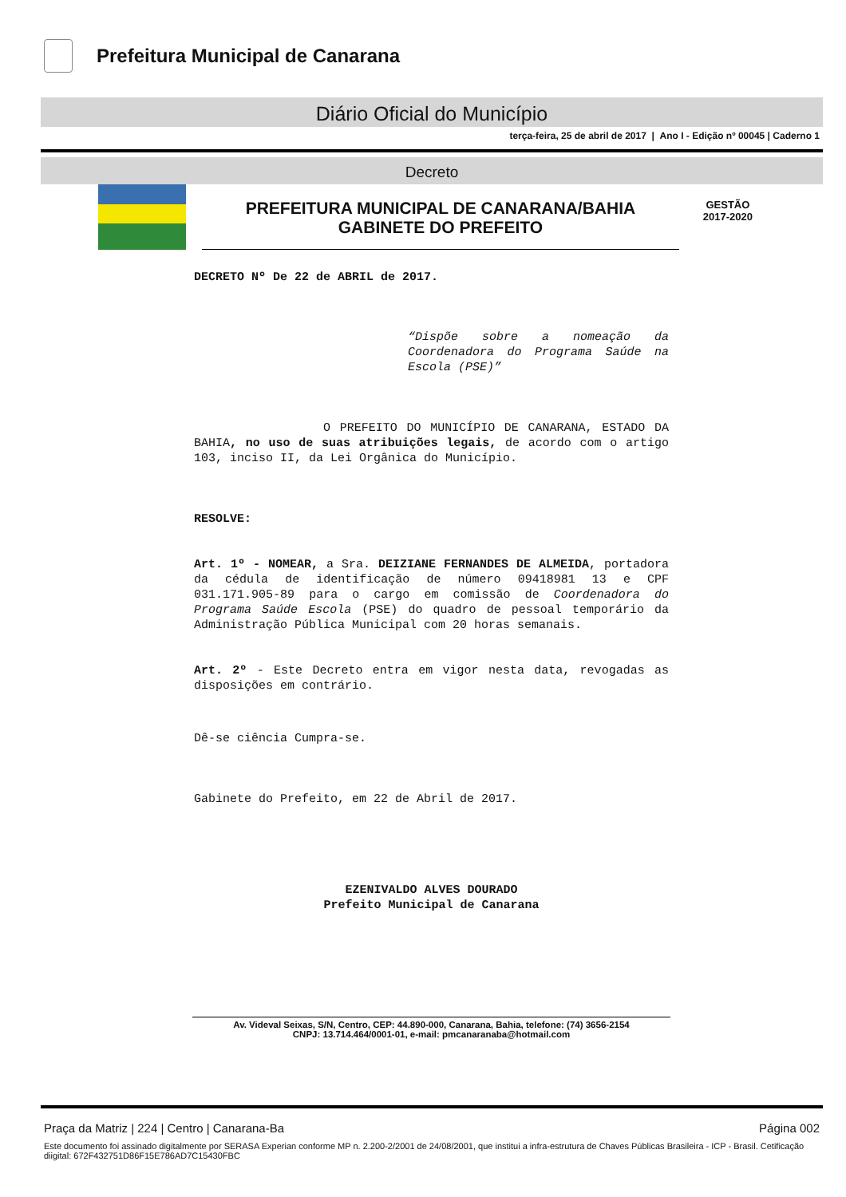Prefeitura Municipal de Canarana
Diário Oficial do Município
terça-feira, 25 de abril de 2017 | Ano I - Edição nº 00045 | Caderno 1
Decreto
PREFEITURA MUNICIPAL DE CANARANA/BAHIA
GABINETE DO PREFEITO
GESTÃO
2017-2020
DECRETO Nº De 22 de ABRIL de 2017.
“Dispõe sobre a nomeação da Coordenadora do Programa Saúde na Escola (PSE)”
O PREFEITO DO MUNICÍPIO DE CANARANA, ESTADO DA BAHIA, no uso de suas atribuições legais, de acordo com o artigo 103, inciso II, da Lei Orgânica do Município.
RESOLVE:
Art. 1º - NOMEAR, a Sra. DEIZIANE FERNANDES DE ALMEIDA, portadora da cédula de identificação de número 09418981 13 e CPF 031.171.905-89 para o cargo em comissão de Coordenadora do Programa Saúde Escola (PSE) do quadro de pessoal temporário da Administração Pública Municipal com 20 horas semanais.
Art. 2º - Este Decreto entra em vigor nesta data, revogadas as disposições em contrário.
Dê-se ciência Cumpra-se.
Gabinete do Prefeito, em 22 de Abril de 2017.
EZENIVALDO ALVES DOURADO
Prefeito Municipal de Canarana
Av. Videval Seixas, S/N, Centro, CEP: 44.890-000, Canarana, Bahia, telefone: (74) 3656-2154
CNPJ: 13.714.464/0001-01, e-mail: pmcanaranaba@hotmail.com
Praça da Matriz | 224 | Centro | Canarana-Ba Página 002
Este documento foi assinado digitalmente por SERASA Experian conforme MP n. 2.200-2/2001 de 24/08/2001, que institui a infra-estrutura de Chaves Públicas Brasileira - ICP - Brasil. Cetificação diigital: 672F432751D86F15E786AD7C15430FBC